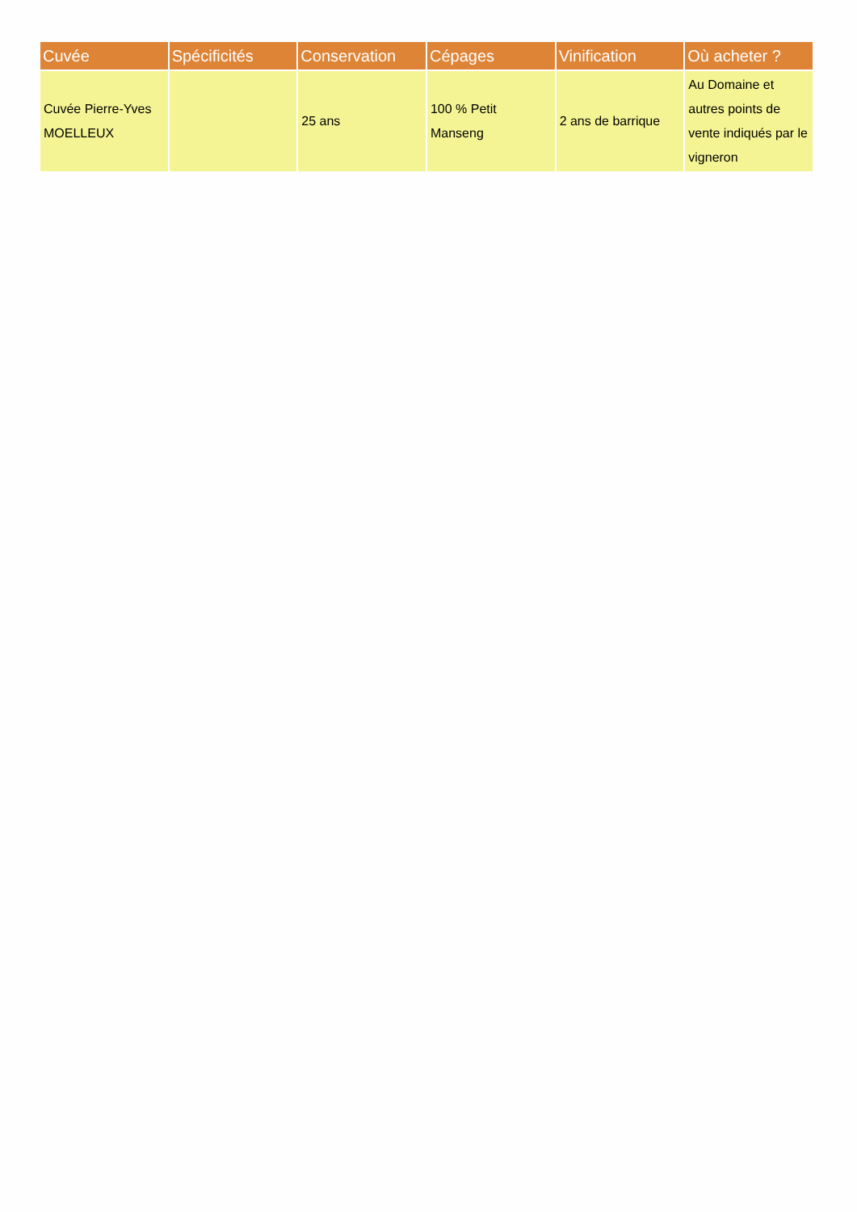| Cuvée | Spécificités | Conservation | Cépages | Vinification | Où acheter ? |
| --- | --- | --- | --- | --- | --- |
| Cuvée Pierre-Yves MOELLEUX | | 25 ans | 100 % Petit Manseng | 2 ans de barrique | Au Domaine et autres points de vente indiqués par le vigneron |